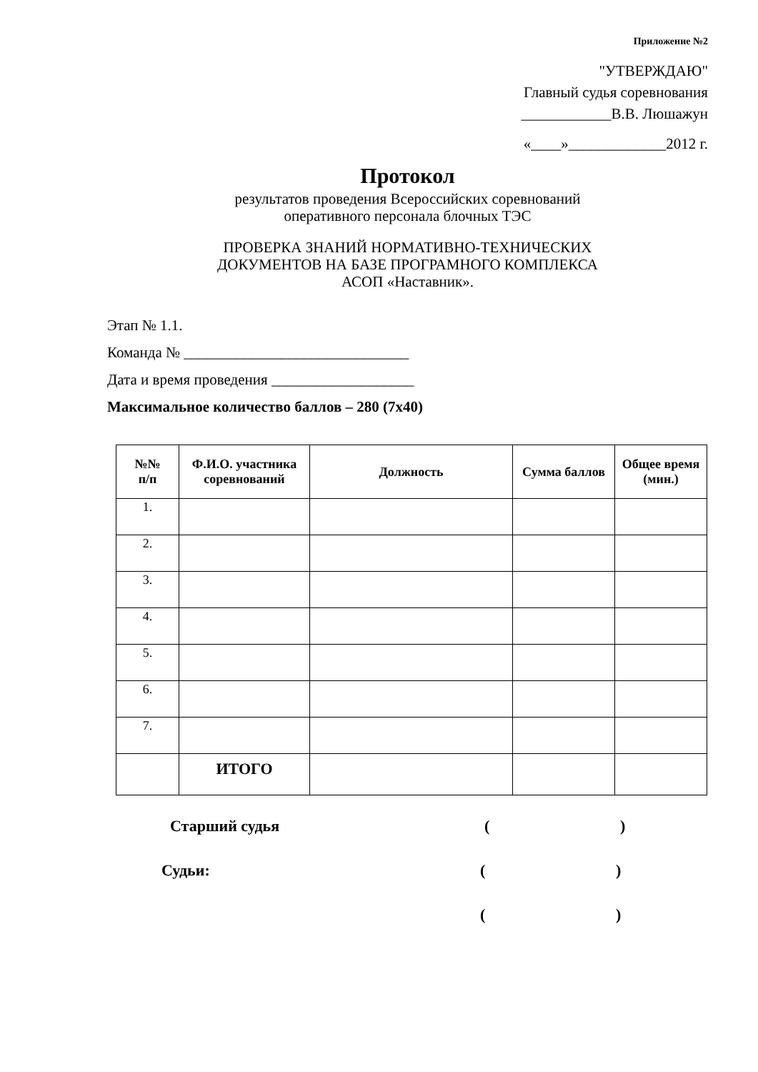Приложение №2
"УТВЕРЖДАЮ"
Главный судья соревнования
____________В.В. Люшажун
«____»_____________2012 г.
Протокол
результатов проведения Всероссийских соревнований
оперативного персонала блочных ТЭС
ПРОВЕРКА ЗНАНИЙ НОРМАТИВНО-ТЕХНИЧЕСКИХ
ДОКУМЕНТОВ НА БАЗЕ ПРОГРАМНОГО КОМПЛЕКСА
АСОП «Наставник».
Этап № 1.1.
Команда № ______________________________
Дата и время проведения ___________________
Максимальное количество баллов – 280 (7х40)
| №№ п/п | Ф.И.О. участника соревнований | Должность | Сумма баллов | Общее время (мин.) |
| --- | --- | --- | --- | --- |
| 1. | | | | |
| 2. | | | | |
| 3. | | | | |
| 4. | | | | |
| 5. | | | | |
| 6. | | | | |
| 7. | | | | |
| | ИТОГО | | | |
Старший судья ()
Судьи: ()
()